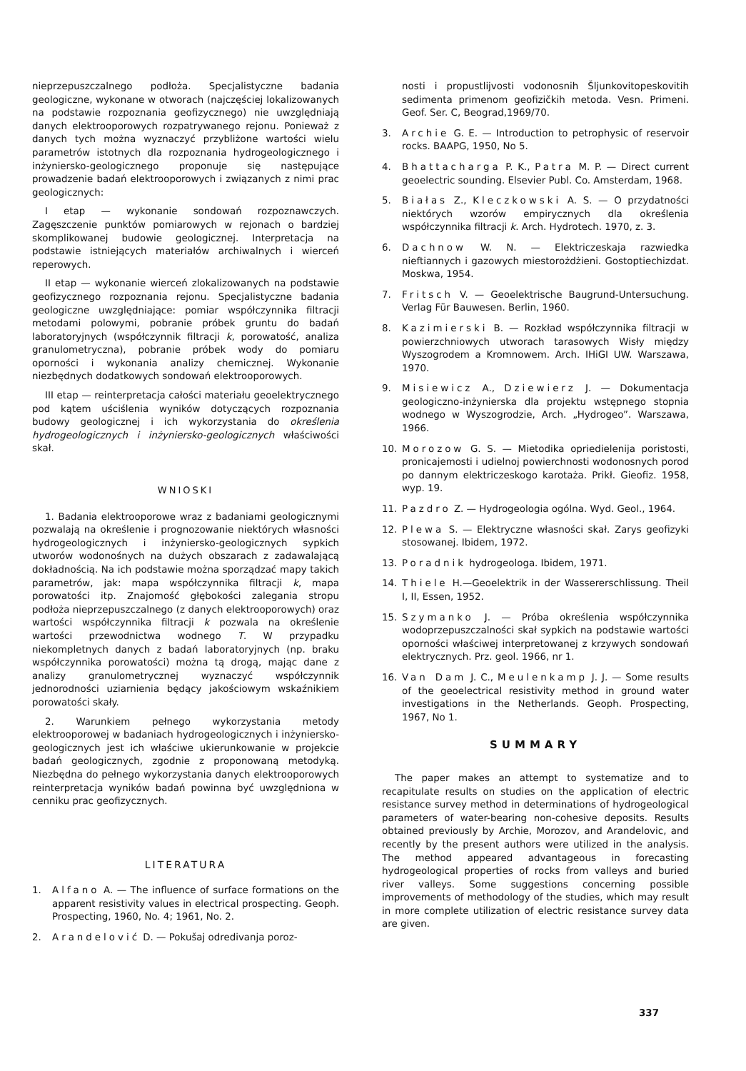nieprzepuszczalnego podłoża. Specjalistyczne badania geologiczne, wykonane w otworach (najczęściej lokalizowanych na podstawie rozpoznania geofizycznego) nie uwzględniają danych elektrooporowych rozpatrywanego rejonu. Ponieważ z danych tych można wyznaczyć przybliżone wartości wielu parametrów istotnych dla rozpoznania hydrogeologicznego i inżyniersko-geologicznego proponuje się następujące prowadzenie badań elektrooporowych i związanych z nimi prac geologicznych:
I etap — wykonanie sondowań rozpoznawczych. Zagęszczenie punktów pomiarowych w rejonach o bardziej skomplikowanej budowie geologicznej. Interpretacja na podstawie istniejących materiałów archiwalnych i wierceń reperowych.
II etap — wykonanie wierceń zlokalizowanych na podstawie geofizycznego rozpoznania rejonu. Specjalistyczne badania geologiczne uwzględniające: pomiar współczynnika filtracji metodami polowymi, pobranie próbek gruntu do badań laboratoryjnych (współczynnik filtracji k, porowatość, analiza granulometryczna), pobranie próbek wody do pomiaru oporności i wykonania analizy chemicznej. Wykonanie niezbędnych dodatkowych sondowań elektrooporowych.
III etap — reinterpretacja całości materiału geoelektrycznego pod kątem uściślenia wyników dotyczących rozpoznania budowy geologicznej i ich wykorzystania do określenia hydrogeologicznych i inżyniersko-geologicznych właściwości skał.
WNIOSKI
1. Badania elektrooporowe wraz z badaniami geologicznymi pozwalają na określenie i prognozowanie niektórych własności hydrogeologicznych i inżyniersko-geologicznych sypkich utworów wodonośnych na dużych obszarach z zadawalającą dokładnością. Na ich podstawie można sporządzać mapy takich parametrów, jak: mapa współczynnika filtracji k, mapa porowatości itp. Znajomość głębokości zalegania stropu podłoża nieprzepuszczalnego (z danych elektrooporowych) oraz wartości współczynnika filtracji k pozwala na określenie wartości przewodnictwa wodnego T. W przypadku niekompletnych danych z badań laboratoryjnych (np. braku współczynnika porowatości) można tą drogą, mając dane z analizy granulometrycznej wyznaczyć współczynnik jednorodności uziarnienia będący jakościowym wskaźnikiem porowatości skały.
2. Warunkiem pełnego wykorzystania metody elektrooporowej w badaniach hydrogeologicznych i inżyniersko-geologicznych jest ich właściwe ukierunkowanie w projekcie badań geologicznych, zgodnie z proponowaną metodyką. Niezbędna do pełnego wykorzystania danych elektrooporowych reinterpretacja wyników badań powinna być uwzględniona w cenniku prac geofizycznych.
LITERATURA
1. Alfano A. — The influence of surface formations on the apparent resistivity values in electrical prospecting. Geoph. Prospecting, 1960, No. 4; 1961, No. 2.
2. Arandelović D. — Pokušaj odredivanja poroz-
nosti i propustlijvosti vodonosnih Šljunkovitopeskovitih sedimenta primenom geofizičkih metoda. Vesn. Primeni. Geof. Ser. C, Beograd,1969/70.
3. Archie G. E. — Introduction to petrophysic of reservoir rocks. BAAPG, 1950, No 5.
4. Bhattacharga P. K., Patra M. P. — Direct current geoelectric sounding. Elsevier Publ. Co. Amsterdam, 1968.
5. Białas Z., Kleczkowski A. S. — O przydatności niektórych wzorów empirycznych dla określenia współczynnika filtracji k. Arch. Hydrotech. 1970, z. 3.
6. Dachnow W. N. — Elektriczeskaja razwiedka nieftiannych i gazowych miestorożdżieni. Gostoptiechizdat. Moskwa, 1954.
7. Fritsch V. — Geoelektrische Baugrund-Untersuchung. Verlag Für Bauwesen. Berlin, 1960.
8. Kazimierski B. — Rozkład współczynnika filtracji w powierzchniowych utworach tarasowych Wisły między Wyszogrodem a Kromnowem. Arch. IHiGI UW. Warszawa, 1970.
9. Misiewicz A., Dziewierz J. — Dokumentacja geologiczno-inżynierska dla projektu wstępnego stopnia wodnego w Wyszogrodzie, Arch. „Hydrogeo”. Warszawa, 1966.
10. Morozow G. S. — Mietodika opriedielenija poristosti, pronicajemosti i udielnoj powierchnosti wodonosnych porod po dannym elektriczeskogo karotaża. Prikł. Gieofiz. 1958, wyp. 19.
11. Pazdro Z. — Hydrogeologia ogólna. Wyd. Geol., 1964.
12. Plewa S. — Elektryczne własności skał. Zarys geofizyki stosowanej. Ibidem, 1972.
13. Poradnik hydrogeologa. Ibidem, 1971.
14. Thiele H.—Geoelektrik in der Wassererschlissung. Theil I, II, Essen, 1952.
15. Szymanko J. — Próba określenia współczynnika wodoprzepuszczalności skał sypkich na podstawie wartości oporności właściwej interpretowanej z krzywych sondowań elektrycznych. Prz. geol. 1966, nr 1.
16. Van Dam J. C., Meulenkamp J. J. — Some results of the geoelectrical resistivity method in ground water investigations in the Netherlands. Geoph. Prospecting, 1967, No 1.
SUMMARY
The paper makes an attempt to systematize and to recapitulate results on studies on the application of electric resistance survey method in determinations of hydrogeological parameters of water-bearing non-cohesive deposits. Results obtained previously by Archie, Morozov, and Arandelovic, and recently by the present authors were utilized in the analysis. The method appeared advantageous in forecasting hydrogeological properties of rocks from valleys and buried river valleys. Some suggestions concerning possible improvements of methodology of the studies, which may result in more complete utilization of electric resistance survey data are given.
337